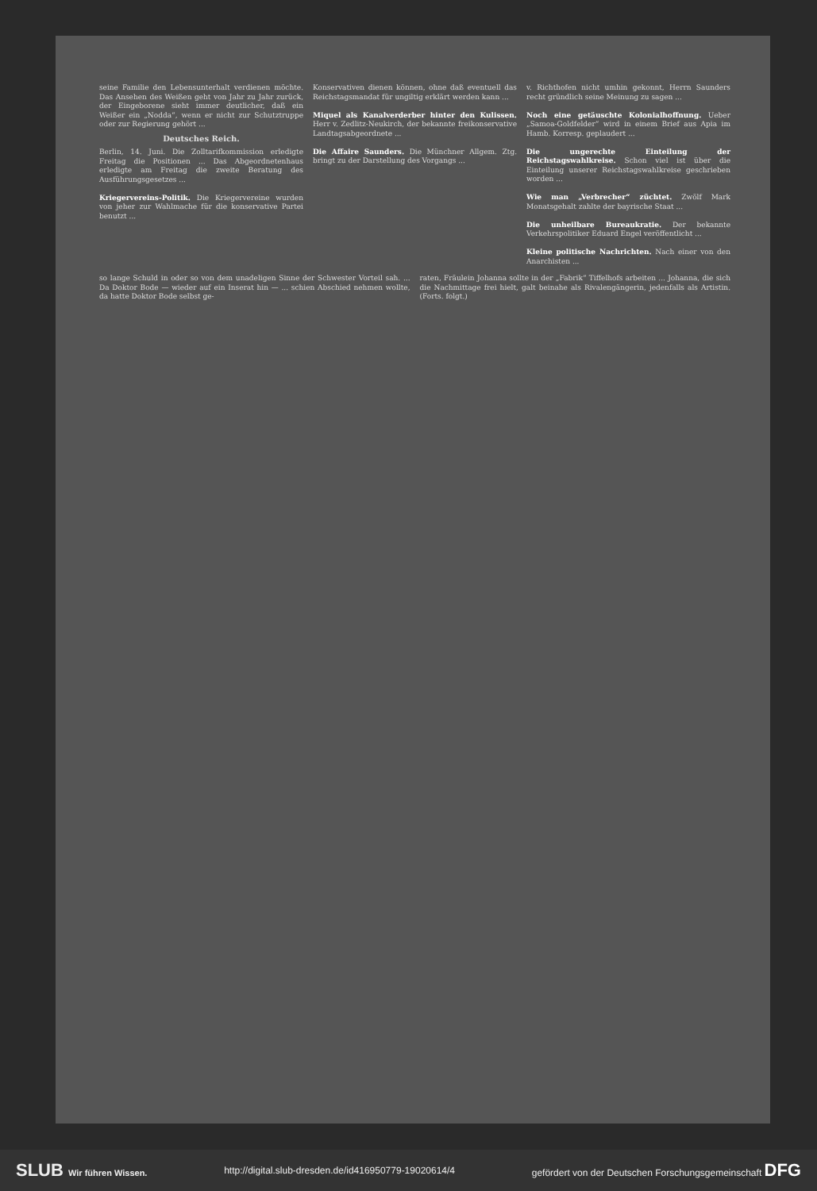seine Familie den Lebensunterhalt verdienen möchte. Das Ansehen des Weißen geht von Jahr zu Jahr zurück, der Eingeborene sieht immer deutlicher, daß ein Weißer ein „Nodda“, wenn er nicht zur Schutztruppe oder zur Regierung gehört ...
Deutsches Reich.
Berlin, 14. Juni. Die Zolltarifkommission erledigte Freitag die Positionen ... Das Abgeordnetenhaus erledigte am Freitag die zweite Beratung des Ausführungsgesetzes ...
Kriegervereins-Politik. Die Kriegervereine wurden von jeher zur Wahlmache für die konservative Partei benutzt ...
Konservativen dienen können, ohne daß eventuell das Reichstagsmandat für ungiltig erklärt werden kann ...
Miquel als Kanalverderber hinter den Kulissen. Herr v. Zedlitz-Neukirch, der bekannte freikonservative Landtagsabgeordnete ...
Die Affaire Saunders. Die Münchner Allgem. Ztg. bringt zu der Darstellung des Vorgangs ...
v. Richthofen nicht umhin gekonnt, Herrn Saunders recht gründlich seine Meinung zu sagen ...
Noch eine getäuschte Kolonialhoffnung. Ueber „Samoa-Goldfelder“ wird in einem Brief aus Apia im Hamb. Korresp. geplaudert ...
Die ungerechte Einteilung der Reichstagswahlkreise. Schon viel ist über die Einteilung unserer Reichstagswahlkreise geschrieben worden ...
Wie man „Verbrecher“ züchtet. Zwölf Mark Monatsgehalt zahlte der bayrische Staat ...
Die unheilbare Bureaukratie. Der bekannte Verkehrspolitiker Eduard Engel veröffentlicht ...
Kleine politische Nachrichten. Nach einer von den Anarchisten ...
so lange Schuld in oder so von dem unadeligen Sinne der Schwester Vorteil sah. ... Da Doktor Bode — wieder auf ein Inserat hin — ... schien Abschied nehmen wollte, da hatte Doktor Bode selbst ge-
raten, Fräulein Johanna sollte in der „Fabrik“ Tiffelhofs arbeiten ... Johanna, die sich die Nachmittage frei hielt, galt beinahe als Rivalengängerin, jedenfalls als Artistin. (Forts. folgt.)
SLUB Wir führen Wissen. http://digital.slub-dresden.de/id416950779-19020614/4 gefördert von der Deutschen Forschungsgemeinschaft DFG